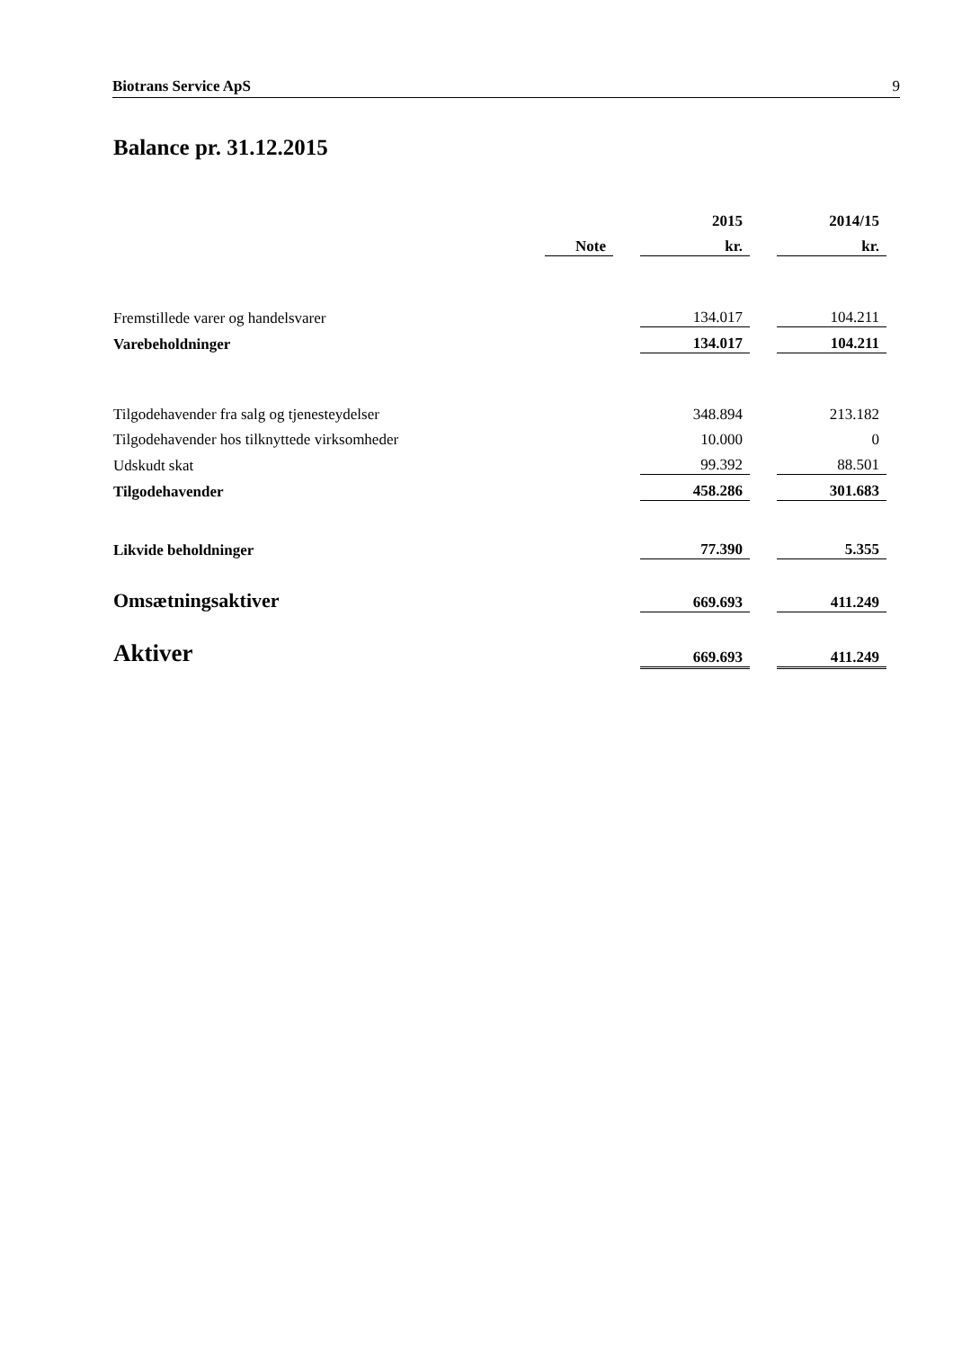Biotrans Service ApS 9
Balance pr. 31.12.2015
| | | | 2015 | | 2014/15 |
| --- | --- | --- | --- | --- | --- |
| | Note | | kr. | | kr. |
| Fremstillede varer og handelsvarer | | | 134.017 | | 104.211 |
| Varebeholdninger | | | 134.017 | | 104.211 |
| Tilgodehavender fra salg og tjenesteydelser | | | 348.894 | | 213.182 |
| Tilgodehavender hos tilknyttede virksomheder | | | 10.000 | | 0 |
| Udskudt skat | | | 99.392 | | 88.501 |
| Tilgodehavender | | | 458.286 | | 301.683 |
| Likvide beholdninger | | | 77.390 | | 5.355 |
| Omsætningsaktiver | | | 669.693 | | 411.249 |
| Aktiver | | | 669.693 | | 411.249 |